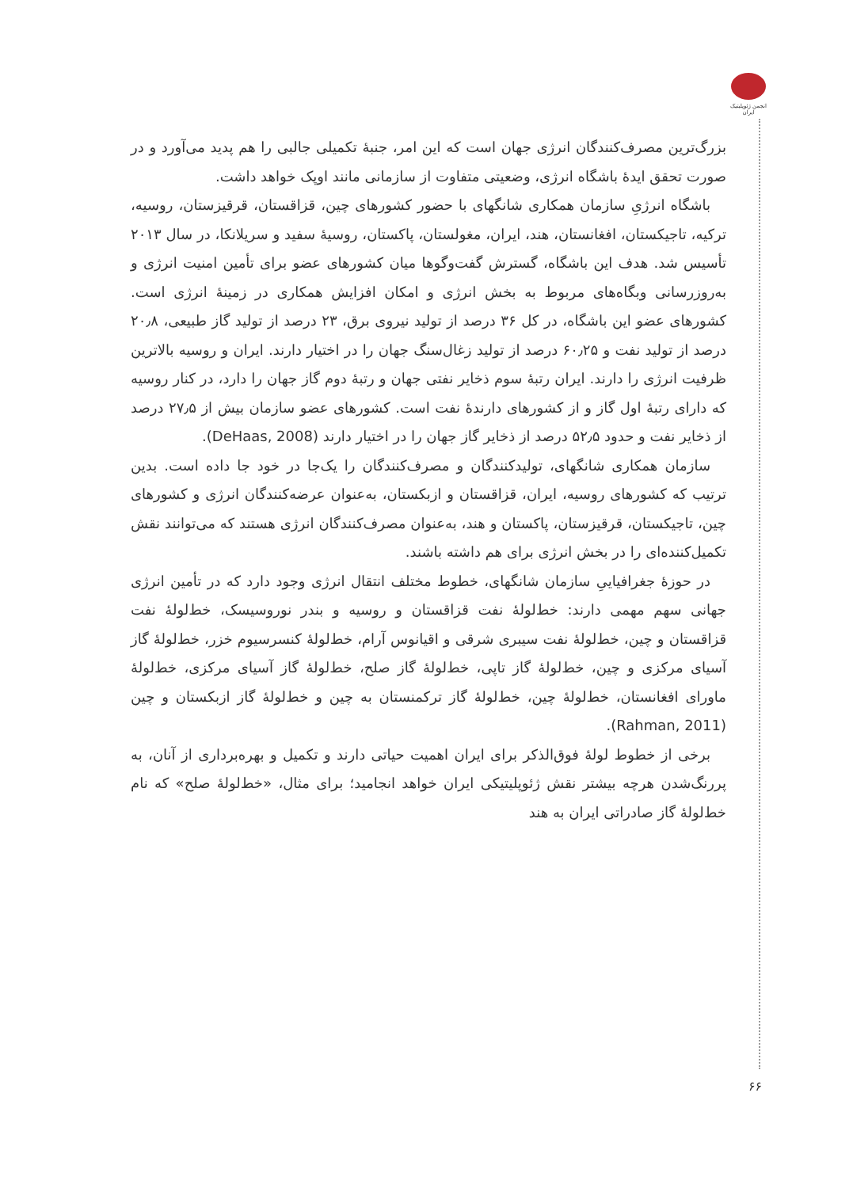انجمن ژئوپلیتیک ایران
بزرگ‌ترین مصرف‌کنندگان انرژی جهان است که این امر، جنبهٔ تکمیلی جالبی را هم پدید می‌آورد و در صورت تحقق ایدهٔ باشگاه انرژی، وضعیتی متفاوت از سازمانی مانند اوپک خواهد داشت.
باشگاه انرژیِ سازمان همکاری شانگهای با حضور کشورهای چین، قزاقستان، قرقیزستان، روسیه، ترکیه، تاجیکستان، افغانستان، هند، ایران، مغولستان، پاکستان، روسیهٔ سفید و سریلانکا، در سال ۲۰۱۳ تأسیس شد. هدف این باشگاه، گسترش گفت‌وگوها میان کشورهای عضو برای تأمین امنیت انرژی و به‌روزرسانی وبگاه‌های مربوط به بخش انرژی و امکان افزایش همکاری در زمینهٔ انرژی است. کشورهای عضو این باشگاه، در کل ۳۶ درصد از تولید نیروی برق، ۲۳ درصد از تولید گاز طبیعی، ۲۰٫۸ درصد از تولید نفت و ۶۰٫۲۵ درصد از تولید زغال‌سنگ جهان را در اختیار دارند. ایران و روسیه بالاترین ظرفیت انرژی را دارند. ایران رتبهٔ سوم ذخایر نفتی جهان و رتبهٔ دوم گاز جهان را دارد، در کنار روسیه که دارای رتبهٔ اول گاز و از کشورهای دارندهٔ نفت است. کشورهای عضو سازمان بیش از ۲۷٫۵ درصد از ذخایر نفت و حدود ۵۲٫۵ درصد از ذخایر گاز جهان را در اختیار دارند (DeHaas, 2008).
سازمان همکاری شانگهای، تولیدکنندگان و مصرف‌کنندگان را یک‌جا در خود جا داده است. بدین ترتیب که کشورهای روسیه، ایران، قزاقستان و ازبکستان، به‌عنوان عرضه‌کنندگان انرژی و کشورهای چین، تاجیکستان، قرقیزستان، پاکستان و هند، به‌عنوان مصرف‌کنندگان انرژی هستند که می‌توانند نقش تکمیل‌کننده‌ای را در بخش انرژی برای هم داشته باشند.
در حوزهٔ جغرافیاییِ سازمان شانگهای، خطوط مختلف انتقال انرژی وجود دارد که در تأمین انرژی جهانی سهم مهمی دارند: خط‌لولهٔ نفت قزاقستان و روسیه و بندر نوروسیسک، خط‌لولهٔ نفت قزاقستان و چین، خط‌لولهٔ نفت سیبری شرقی و اقیانوس آرام، خط‌لولهٔ کنسرسیوم خزر، خط‌لولهٔ گاز آسیای مرکزی و چین، خط‌لولهٔ گاز تاپی، خط‌لولهٔ گاز صلح، خط‌لولهٔ گاز آسیای مرکزی، خط‌لولهٔ ماورای افغانستان، خط‌لولهٔ چین، خط‌لولهٔ گاز ترکمنستان به چین و خط‌لولهٔ گاز ازبکستان و چین (Rahman, 2011).
برخی از خطوط لولهٔ فوق‌الذکر برای ایران اهمیت حیاتی دارند و تکمیل و بهره‌برداری از آنان، به پررنگ‌شدن هرچه بیشتر نقش ژئوپلیتیکی ایران خواهد انجامید؛ برای مثال، «خط‌لولهٔ صلح» که نام خط‌لولهٔ گاز صادراتی ایران به هند
۶۶